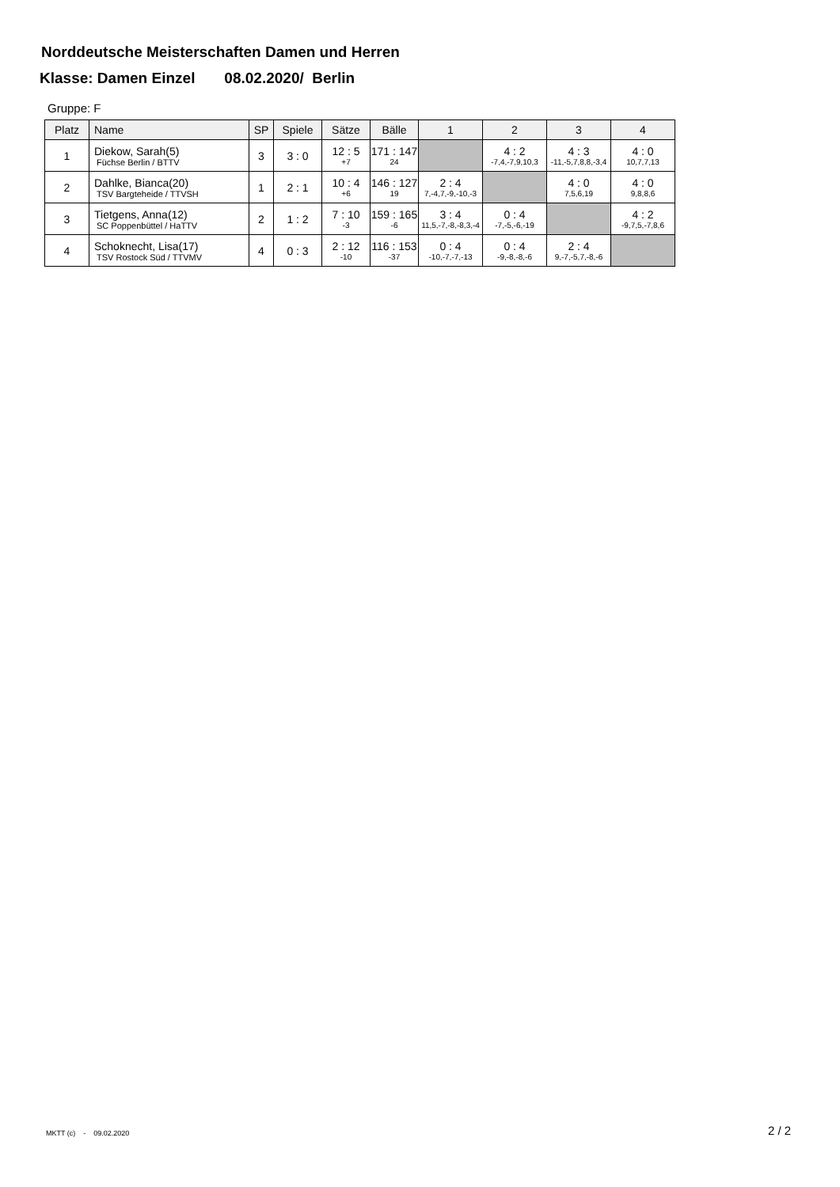Norddeutsche Meisterschaften Damen und Herren
Klasse: Damen Einzel 08.02.2020/ Berlin
Gruppe: F
| Platz | Name | SP | Spiele | Sätze | Bälle | 1 | 2 | 3 | 4 |
| --- | --- | --- | --- | --- | --- | --- | --- | --- | --- |
| 1 | Diekow, Sarah(5) Füchse Berlin / BTTV | 3 | 3 : 0 | 12 : 5 +7 | 171 : 147 24 | | 4 : 2 -7,4,-7,9,10,3 | 4 : 3 -11,-5,7,8,8,-3,4 | 4 : 0 10,7,7,13 |
| 2 | Dahlke, Bianca(20) TSV Bargteheide / TTVSH | 1 | 2 : 1 | 10 : 4 +6 | 146 : 127 19 | 2 : 4 7,-4,7,-9,-10,-3 | | 4 : 0 7,5,6,19 | 4 : 0 9,8,8,6 |
| 3 | Tietgens, Anna(12) SC Poppenbüttel / HaTTV | 2 | 1 : 2 | 7 : 10 -3 | 159 : 165 -6 | 3 : 4 11,5,-7,-8,-8,3,-4 | 0 : 4 -7,-5,-6,-19 | | 4 : 2 -9,7,5,-7,8,6 |
| 4 | Schoknecht, Lisa(17) TSV Rostock Süd / TTVMV | 4 | 0 : 3 | 2 : 12 -10 | 116 : 153 -37 | 0 : 4 -10,-7,-7,-13 | 0 : 4 -9,-8,-8,-6 | 2 : 4 9,-7,-5,7,-8,-6 | |
MKTT (c) - 09.02.2020 2 / 2